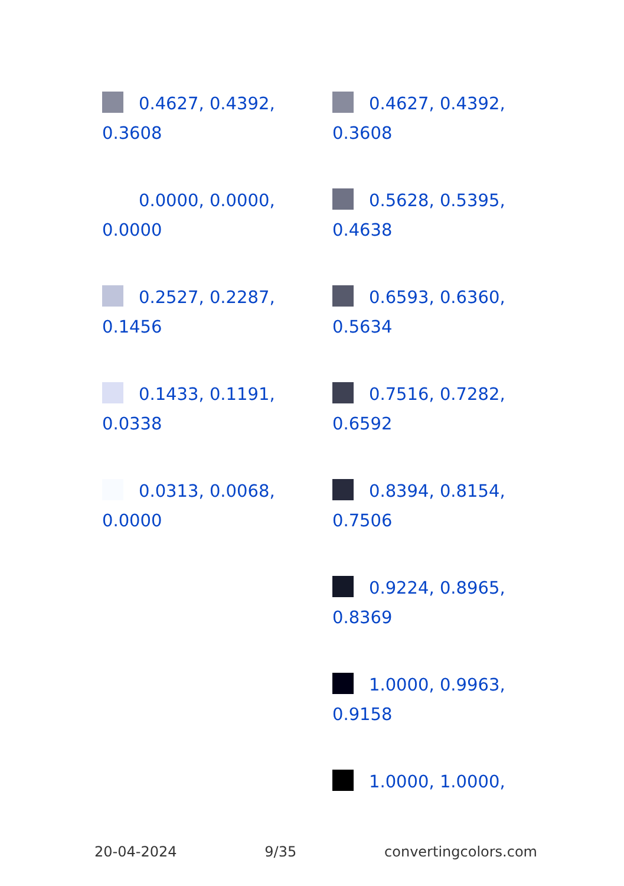0.4627, 0.4392,
0.3608
0.0000, 0.0000,
0.0000
0.2527, 0.2287,
0.1456
0.1433, 0.1191,
0.0338
0.0313, 0.0068,
0.0000
0.4627, 0.4392,
0.3608
0.5628, 0.5395,
0.4638
0.6593, 0.6360,
0.5634
0.7516, 0.7282,
0.6592
0.8394, 0.8154,
0.7506
0.9224, 0.8965,
0.8369
1.0000, 0.9963,
0.9158
1.0000, 1.0000,
20-04-2024 9/35 convertingcolors.com